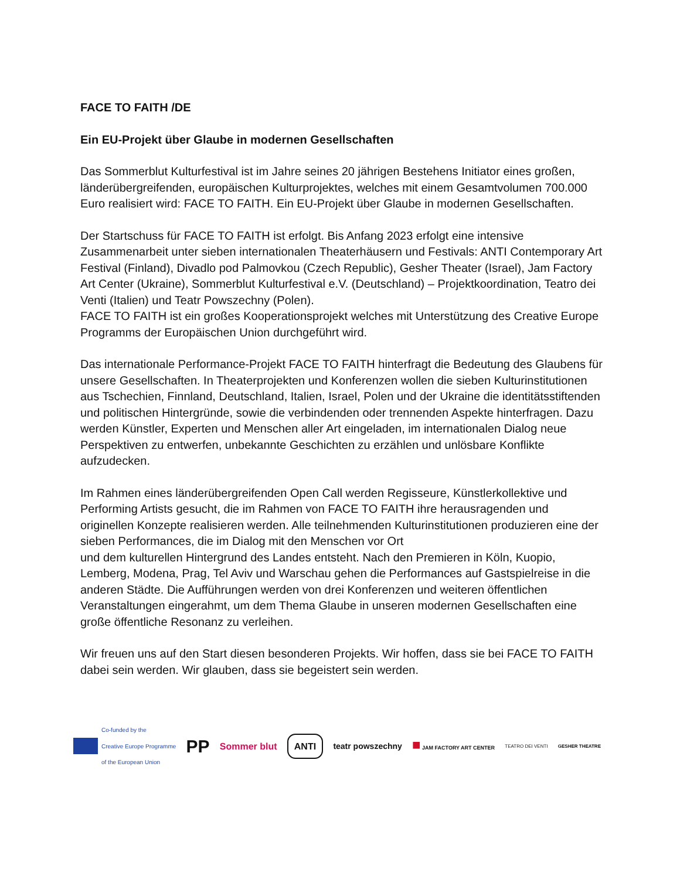FACE TO FAITH /DE
Ein EU-Projekt über Glaube in modernen Gesellschaften
Das Sommerblut Kulturfestival ist im Jahre seines 20 jährigen Bestehens Initiator eines großen, länderübergreifenden, europäischen Kulturprojektes, welches mit einem Gesamtvolumen 700.000 Euro realisiert wird: FACE TO FAITH. Ein EU-Projekt über Glaube in modernen Gesellschaften.
Der Startschuss für FACE TO FAITH ist erfolgt. Bis Anfang 2023 erfolgt eine intensive Zusammenarbeit unter sieben internationalen Theaterhäusern und Festivals: ANTI Contemporary Art Festival (Finland), Divadlo pod Palmovkou (Czech Republic), Gesher Theater (Israel), Jam Factory Art Center (Ukraine), Sommerblut Kulturfestival e.V. (Deutschland) – Projektkoordination, Teatro dei Venti (Italien) und Teatr Powszechny (Polen).
FACE TO FAITH ist ein großes Kooperationsprojekt welches mit Unterstützung des Creative Europe Programms der Europäischen Union durchgeführt wird.
Das internationale Performance-Projekt FACE TO FAITH hinterfragt die Bedeutung des Glaubens für unsere Gesellschaften. In Theaterprojekten und Konferenzen wollen die sieben Kulturinstitutionen aus Tschechien, Finnland, Deutschland, Italien, Israel, Polen und der Ukraine die identitätsstiftenden und politischen Hintergründe, sowie die verbindenden oder trennenden Aspekte hinterfragen. Dazu werden Künstler, Experten und Menschen aller Art eingeladen, im internationalen Dialog neue Perspektiven zu entwerfen, unbekannte Geschichten zu erzählen und unlösbare Konflikte aufzudecken.
Im Rahmen eines länderübergreifenden Open Call werden Regisseure, Künstlerkollektive und Performing Artists gesucht, die im Rahmen von FACE TO FAITH ihre herausragenden und originellen Konzepte realisieren werden. Alle teilnehmenden Kulturinstitutionen produzieren eine der sieben Performances, die im Dialog mit den Menschen vor Ort
und dem kulturellen Hintergrund des Landes entsteht. Nach den Premieren in Köln, Kuopio, Lemberg, Modena, Prag, Tel Aviv und Warschau gehen die Performances auf Gastspielreise in die anderen Städte. Die Aufführungen werden von drei Konferenzen und weiteren öffentlichen Veranstaltungen eingerahmt, um dem Thema Glaube in unseren modernen Gesellschaften eine große öffentliche Resonanz zu verleihen.
Wir freuen uns auf den Start diesen besonderen Projekts. Wir hoffen, dass sie bei FACE TO FAITH dabei sein werden. Wir glauben, dass sie begeistert sein werden.
Co-funded by the
Creative Europe Programme
of the European Union
PP
Sommer blut
ANTI
teatr powszechny
■ JAM FACTORY ART CENTER TEATRO DEI VENTI GESHER THEATRE